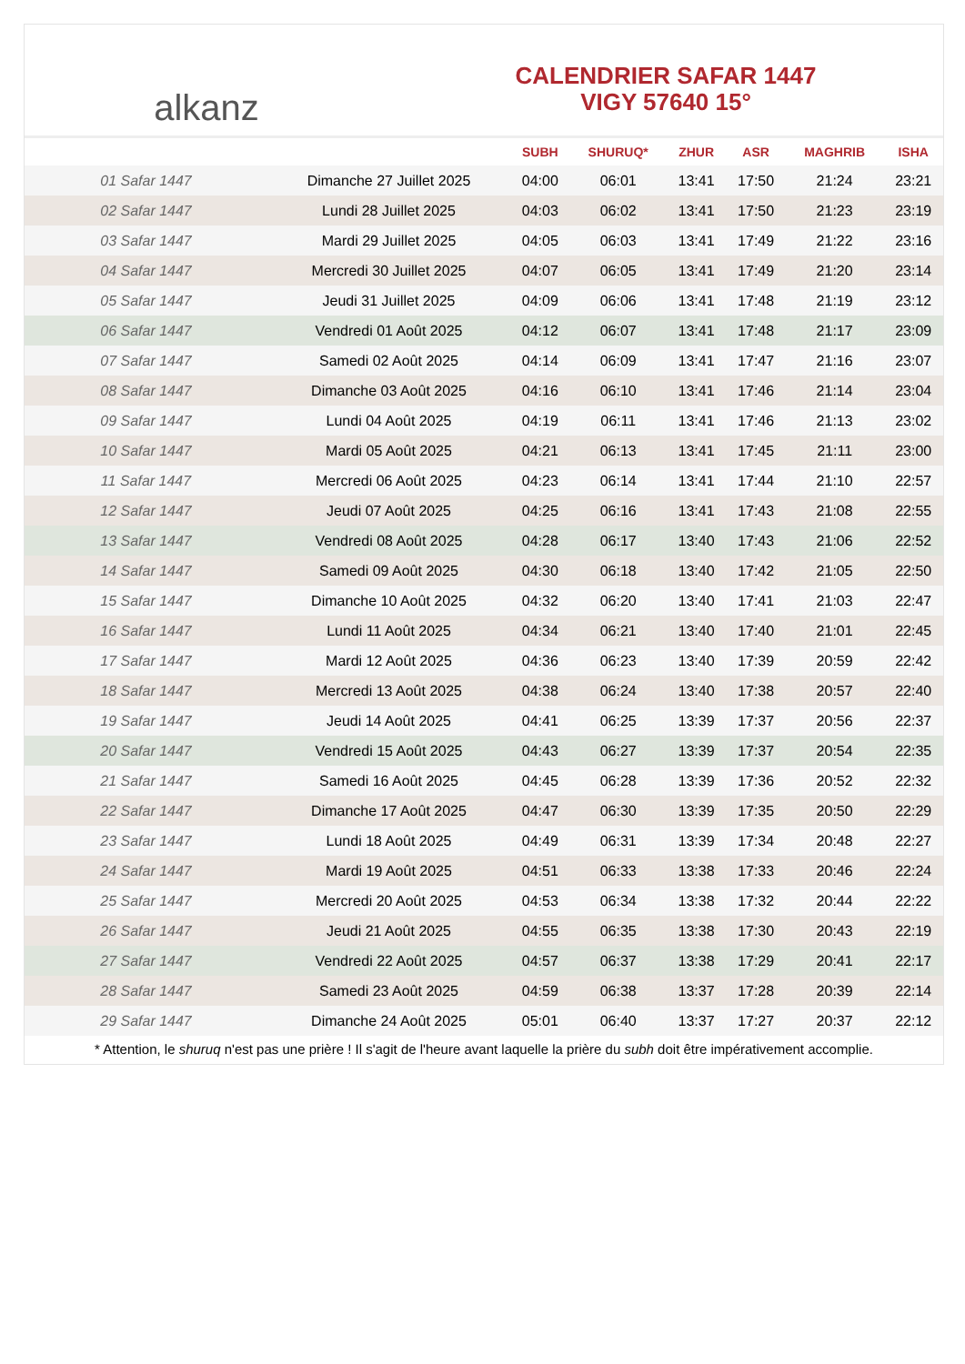alkanz
CALENDRIER SAFAR 1447
VIGY 57640 15°
| | | SUBH | SHURUQ* | ZHUR | ASR | MAGHRIB | ISHA |
| --- | --- | --- | --- | --- | --- | --- | --- |
| 01 Safar 1447 | Dimanche 27 Juillet 2025 | 04:00 | 06:01 | 13:41 | 17:50 | 21:24 | 23:21 |
| 02 Safar 1447 | Lundi 28 Juillet 2025 | 04:03 | 06:02 | 13:41 | 17:50 | 21:23 | 23:19 |
| 03 Safar 1447 | Mardi 29 Juillet 2025 | 04:05 | 06:03 | 13:41 | 17:49 | 21:22 | 23:16 |
| 04 Safar 1447 | Mercredi 30 Juillet 2025 | 04:07 | 06:05 | 13:41 | 17:49 | 21:20 | 23:14 |
| 05 Safar 1447 | Jeudi 31 Juillet 2025 | 04:09 | 06:06 | 13:41 | 17:48 | 21:19 | 23:12 |
| 06 Safar 1447 | Vendredi 01 Août 2025 | 04:12 | 06:07 | 13:41 | 17:48 | 21:17 | 23:09 |
| 07 Safar 1447 | Samedi 02 Août 2025 | 04:14 | 06:09 | 13:41 | 17:47 | 21:16 | 23:07 |
| 08 Safar 1447 | Dimanche 03 Août 2025 | 04:16 | 06:10 | 13:41 | 17:46 | 21:14 | 23:04 |
| 09 Safar 1447 | Lundi 04 Août 2025 | 04:19 | 06:11 | 13:41 | 17:46 | 21:13 | 23:02 |
| 10 Safar 1447 | Mardi 05 Août 2025 | 04:21 | 06:13 | 13:41 | 17:45 | 21:11 | 23:00 |
| 11 Safar 1447 | Mercredi 06 Août 2025 | 04:23 | 06:14 | 13:41 | 17:44 | 21:10 | 22:57 |
| 12 Safar 1447 | Jeudi 07 Août 2025 | 04:25 | 06:16 | 13:41 | 17:43 | 21:08 | 22:55 |
| 13 Safar 1447 | Vendredi 08 Août 2025 | 04:28 | 06:17 | 13:40 | 17:43 | 21:06 | 22:52 |
| 14 Safar 1447 | Samedi 09 Août 2025 | 04:30 | 06:18 | 13:40 | 17:42 | 21:05 | 22:50 |
| 15 Safar 1447 | Dimanche 10 Août 2025 | 04:32 | 06:20 | 13:40 | 17:41 | 21:03 | 22:47 |
| 16 Safar 1447 | Lundi 11 Août 2025 | 04:34 | 06:21 | 13:40 | 17:40 | 21:01 | 22:45 |
| 17 Safar 1447 | Mardi 12 Août 2025 | 04:36 | 06:23 | 13:40 | 17:39 | 20:59 | 22:42 |
| 18 Safar 1447 | Mercredi 13 Août 2025 | 04:38 | 06:24 | 13:40 | 17:38 | 20:57 | 22:40 |
| 19 Safar 1447 | Jeudi 14 Août 2025 | 04:41 | 06:25 | 13:39 | 17:37 | 20:56 | 22:37 |
| 20 Safar 1447 | Vendredi 15 Août 2025 | 04:43 | 06:27 | 13:39 | 17:37 | 20:54 | 22:35 |
| 21 Safar 1447 | Samedi 16 Août 2025 | 04:45 | 06:28 | 13:39 | 17:36 | 20:52 | 22:32 |
| 22 Safar 1447 | Dimanche 17 Août 2025 | 04:47 | 06:30 | 13:39 | 17:35 | 20:50 | 22:29 |
| 23 Safar 1447 | Lundi 18 Août 2025 | 04:49 | 06:31 | 13:39 | 17:34 | 20:48 | 22:27 |
| 24 Safar 1447 | Mardi 19 Août 2025 | 04:51 | 06:33 | 13:38 | 17:33 | 20:46 | 22:24 |
| 25 Safar 1447 | Mercredi 20 Août 2025 | 04:53 | 06:34 | 13:38 | 17:32 | 20:44 | 22:22 |
| 26 Safar 1447 | Jeudi 21 Août 2025 | 04:55 | 06:35 | 13:38 | 17:30 | 20:43 | 22:19 |
| 27 Safar 1447 | Vendredi 22 Août 2025 | 04:57 | 06:37 | 13:38 | 17:29 | 20:41 | 22:17 |
| 28 Safar 1447 | Samedi 23 Août 2025 | 04:59 | 06:38 | 13:37 | 17:28 | 20:39 | 22:14 |
| 29 Safar 1447 | Dimanche 24 Août 2025 | 05:01 | 06:40 | 13:37 | 17:27 | 20:37 | 22:12 |
* Attention, le shuruq n'est pas une prière ! Il s'agit de l'heure avant laquelle la prière du subh doit être impérativement accomplie.